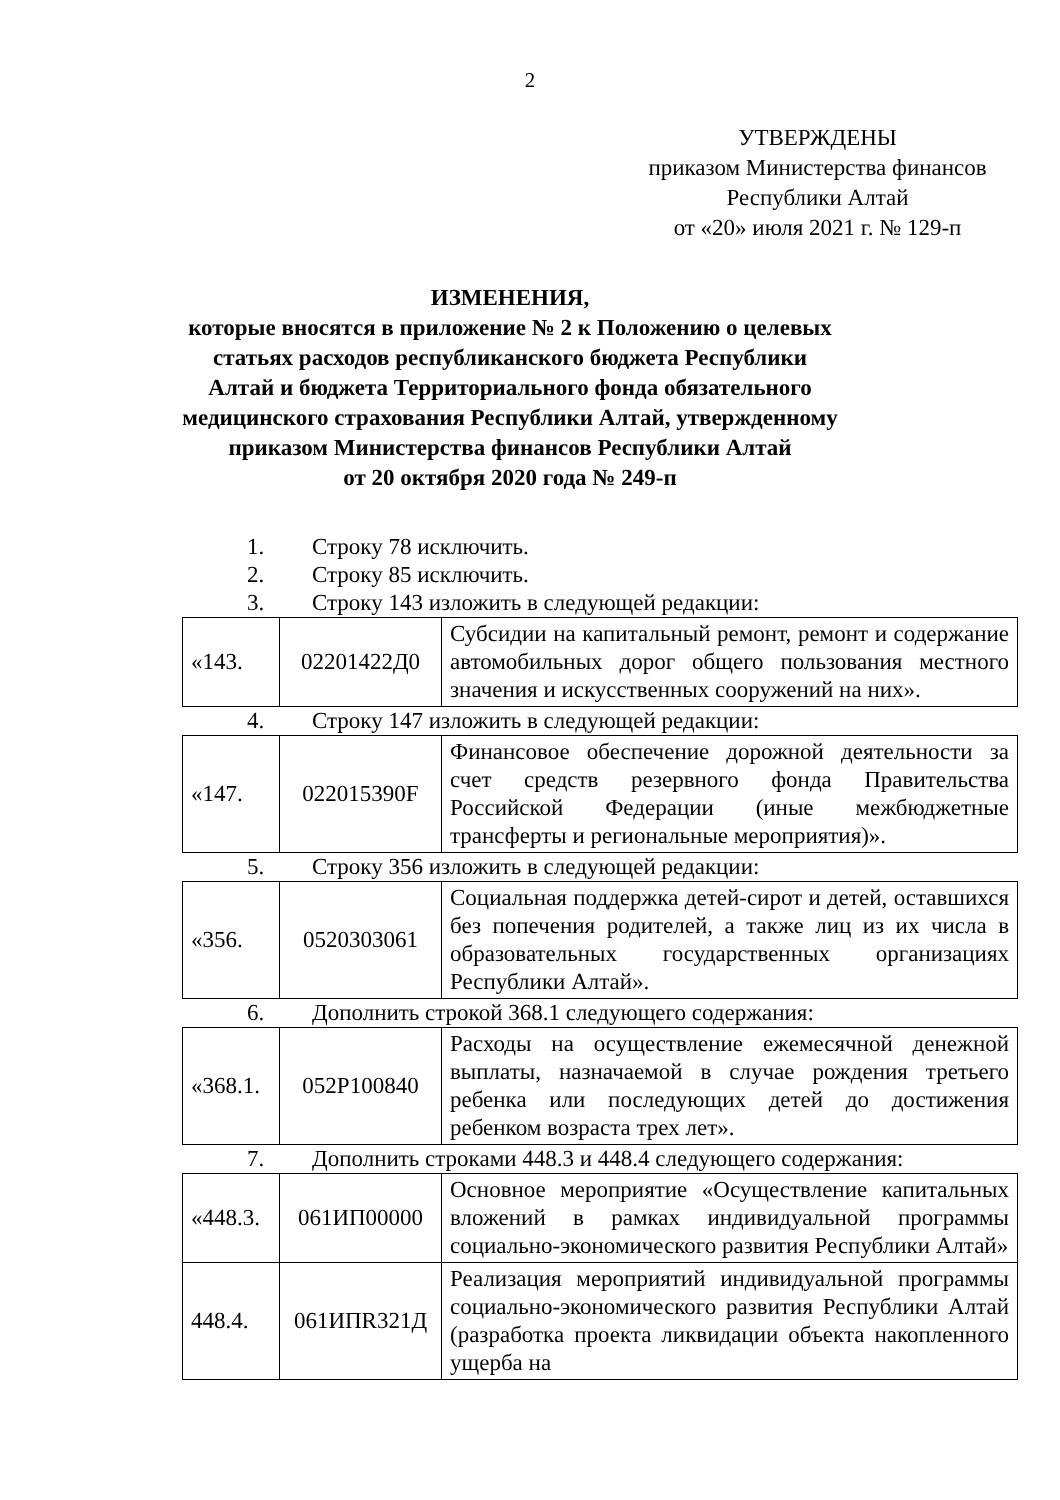2
УТВЕРЖДЕНЫ
приказом Министерства финансов
Республики Алтай
от «20» июля 2021 г. № 129-п
ИЗМЕНЕНИЯ,
которые вносятся в приложение № 2 к Положению о целевых статьях расходов республиканского бюджета Республики Алтай и бюджета Территориального фонда обязательного медицинского страхования Республики Алтай, утвержденному приказом Министерства финансов Республики Алтай
от 20 октября 2020 года № 249-п
1. Строку 78 исключить.
2. Строку 85 исключить.
3. Строку 143 изложить в следующей редакции:
| «143. | 02201422Д0 | Субсидии на капитальный ремонт, ремонт и содержание автомобильных дорог общего пользования местного значения и искусственных сооружений на них». |
4. Строку 147 изложить в следующей редакции:
| «147. | 022015390F | Финансовое обеспечение дорожной деятельности за счет средств резервного фонда Правительства Российской Федерации (иные межбюджетные трансферты и региональные мероприятия)». |
5. Строку 356 изложить в следующей редакции:
| «356. | 0520303061 | Социальная поддержка детей-сирот и детей, оставшихся без попечения родителей, а также лиц из их числа в образовательных государственных организациях Республики Алтай». |
6. Дополнить строкой 368.1 следующего содержания:
| «368.1. | 052P100840 | Расходы на осуществление ежемесячной денежной выплаты, назначаемой в случае рождения третьего ребенка или последующих детей до достижения ребенком возраста трех лет». |
7. Дополнить строками 448.3 и 448.4 следующего содержания:
| «448.3. | 061ИП00000 | Основное мероприятие «Осуществление капитальных вложений в рамках индивидуальной программы социально-экономического развития Республики Алтай» |
| 448.4. | 061ИПR321Д | Реализация мероприятий индивидуальной программы социально-экономического развития Республики Алтай (разработка проекта ликвидации объекта накопленного ущерба на |